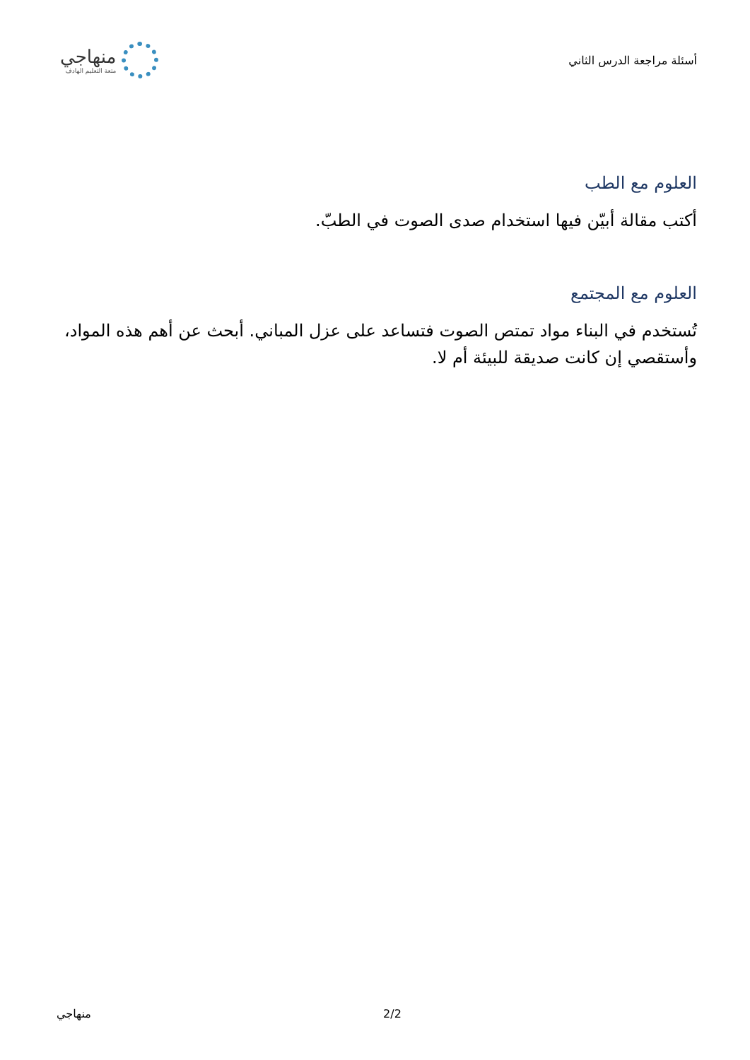أسئلة مراجعة الدرس الثاني
منهاجي
متعة التعليم الهادف
العلوم مع الطب
أكتب مقالة أبيّن فيها استخدام صدى الصوت في الطبّ.
العلوم مع المجتمع
تُستخدم في البناء مواد تمتص الصوت فتساعد على عزل المباني. أبحث عن أهم هذه المواد، وأستقصي إن كانت صديقة للبيئة أم لا.
منهاجي 2/2